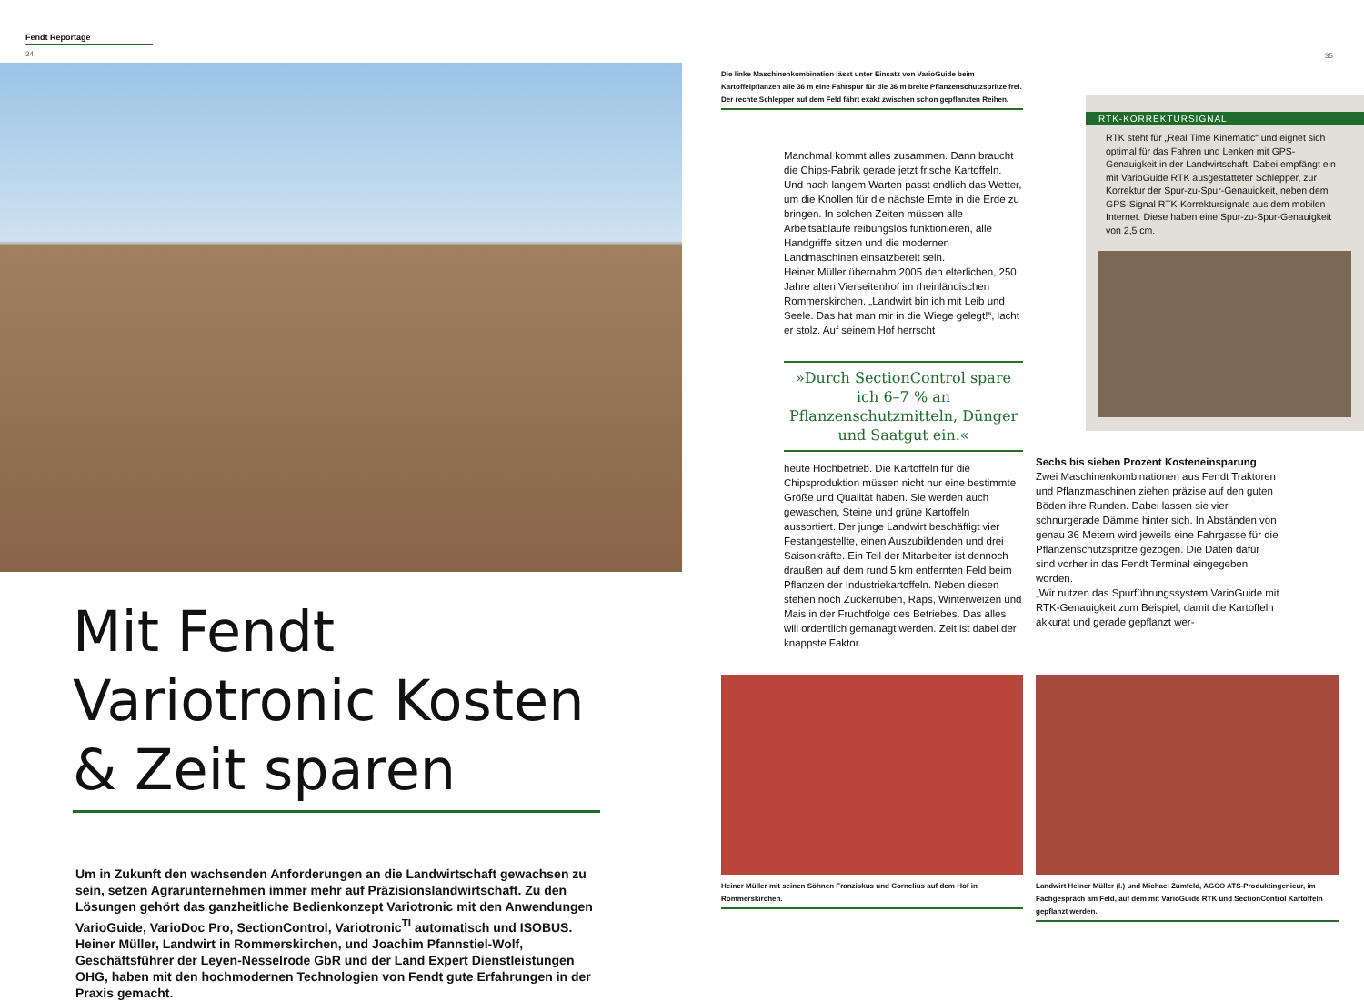Fendt Reportage
34
Mit Fendt Variotronic Kosten & Zeit sparen
Um in Zukunft den wachsenden Anforderungen an die Landwirtschaft gewachsen zu sein, setzen Agrarunternehmen immer mehr auf Präzisionslandwirtschaft. Zu den Lösungen gehört das ganzheitliche Bedienkonzept Variotronic mit den Anwendungen VarioGuide, VarioDoc Pro, SectionControl, Variotronic<sup>TI</sup> automatisch und ISOBUS. Heiner Müller, Landwirt in Rommerskirchen, und Joachim Pfannstiel-Wolf, Geschäftsführer der Leyen-Nesselrode GbR und der Land Expert Dienstleistungen OHG, haben mit den hochmodernen Technologien von Fendt gute Erfahrungen in der Praxis gemacht.
35
Die linke Maschinenkombination lässt unter Einsatz von VarioGuide beim Kartoffelpflanzen alle 36 m eine Fahrspur für die 36 m breite Pflanzenschutzspritze frei. Der rechte Schlepper auf dem Feld fährt exakt zwischen schon gepflanzten Reihen.
RTK-KORREKTURSIGNAL
RTK steht für „Real Time Kinematic“ und eignet sich optimal für das Fahren und Lenken mit GPS-Genauigkeit in der Landwirtschaft. Dabei empfängt ein mit VarioGuide RTK ausgestatteter Schlepper, zur Korrektur der Spur-zu-Spur-Genauigkeit, neben dem GPS-Signal RTK-Korrektursignale aus dem mobilen Internet. Diese haben eine Spur-zu-Spur-Genauigkeit von 2,5 cm.
Manchmal kommt alles zusammen. Dann braucht die Chips-Fabrik gerade jetzt frische Kartoffeln. Und nach langem Warten passt endlich das Wetter, um die Knollen für die nächste Ernte in die Erde zu bringen. In solchen Zeiten müssen alle Arbeitsabläufe reibungslos funktionieren, alle Handgriffe sitzen und die modernen Landmaschinen einsatzbereit sein.
Heiner Müller übernahm 2005 den elterlichen, 250 Jahre alten Vierseitenhof im rheinländischen Rommerskirchen. „Landwirt bin ich mit Leib und Seele. Das hat man mir in die Wiege gelegt!“, lacht er stolz. Auf seinem Hof herrscht
»Durch SectionControl spare ich 6–7 % an Pflanzenschutzmitteln, Dünger und Saatgut ein.«
heute Hochbetrieb. Die Kartoffeln für die Chipsproduktion müssen nicht nur eine bestimmte Größe und Qualität haben. Sie werden auch gewaschen, Steine und grüne Kartoffeln aussortiert. Der junge Landwirt beschäftigt vier Festangestellte, einen Auszubildenden und drei Saisonkräfte. Ein Teil der Mitarbeiter ist dennoch draußen auf dem rund 5 km entfernten Feld beim Pflanzen der Industriekartoffeln. Neben diesen stehen noch Zuckerrüben, Raps, Winterweizen und Mais in der Fruchtfolge des Betriebes. Das alles will ordentlich gemanagt werden. Zeit ist dabei der knappste Faktor.
Sechs bis sieben Prozent Kosteneinsparung
Zwei Maschinenkombinationen aus Fendt Traktoren und Pflanzmaschinen ziehen präzise auf den guten Böden ihre Runden. Dabei lassen sie vier schnurgerade Dämme hinter sich. In Abständen von genau 36 Metern wird jeweils eine Fahrgasse für die Pflanzenschutzspritze gezogen. Die Daten dafür sind vorher in das Fendt Terminal eingegeben worden.
„Wir nutzen das Spurführungssystem VarioGuide mit RTK-Genauigkeit zum Beispiel, damit die Kartoffeln akkurat und gerade gepflanzt wer-
Heiner Müller mit seinen Söhnen Franziskus und Cornelius auf dem Hof in Rommerskirchen.
Landwirt Heiner Müller (l.) und Michael Zumfeld, AGCO ATS-Produktingenieur, im Fachgespräch am Feld, auf dem mit VarioGuide RTK und SectionControl Kartoffeln gepflanzt werden.